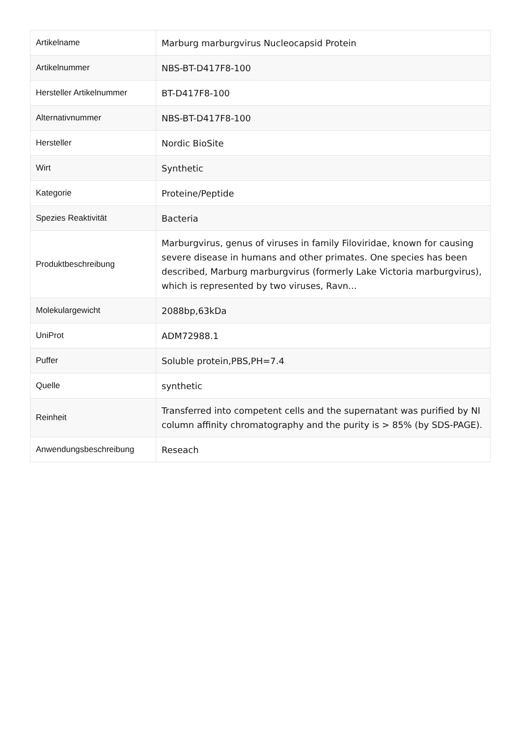| Artikelname | Marburg marburgvirus Nucleocapsid Protein |
| Artikelnummer | NBS-BT-D417F8-100 |
| Hersteller Artikelnummer | BT-D417F8-100 |
| Alternativnummer | NBS-BT-D417F8-100 |
| Hersteller | Nordic BioSite |
| Wirt | Synthetic |
| Kategorie | Proteine/Peptide |
| Spezies Reaktivität | Bacteria |
| Produktbeschreibung | Marburgvirus, genus of viruses in family Filoviridae, known for causing severe disease in humans and other primates. One species has been described, Marburg marburgvirus (formerly Lake Victoria marburgvirus), which is represented by two viruses, Ravn... |
| Molekulargewicht | 2088bp,63kDa |
| UniProt | ADM72988.1 |
| Puffer | Soluble protein,PBS,PH=7.4 |
| Quelle | synthetic |
| Reinheit | Transferred into competent cells and the supernatant was purified by NI column affinity chromatography and the purity is > 85% (by SDS-PAGE). |
| Anwendungsbeschreibung | Reseach |